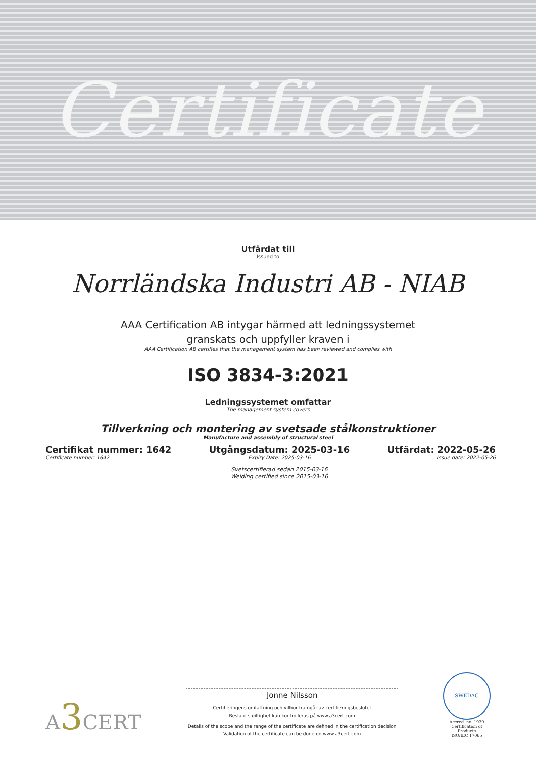Certificate
Utfärdat till
Issued to
Norrländska Industri AB - NIAB
AAA Certification AB intygar härmed att ledningssystemet
granskats och uppfyller kraven i
AAA Certification AB certifies that the management system has been reviewed and complies with
ISO 3834-3:2021
Ledningssystemet omfattar
The management system covers
Tillverkning och montering av svetsade stålkonstruktioner
Manufacture and assembly of structural steel
Certifikat nummer: 1642
Certificate number: 1642
Utgångsdatum: 2025-03-16
Expiry Date: 2025-03-16
Svetscertifierad sedan 2015-03-16
Welding certified since 2015-03-16
Utfärdat: 2022-05-26
Issue date: 2022-05-26
A3 CERT
Jonne Nilsson
Certifieringens omfattning och villkor framgår av certifieringsbeslutet
Beslutets giltighet kan kontrolleras på www.a3cert.com
Details of the scope and the range of the certificate are defined in the certification decision
Validation of the certificate can be done on www.a3cert.com
SWEDAC
Accred. no. 1939
Certification of
Products
ISO/IEC 17065